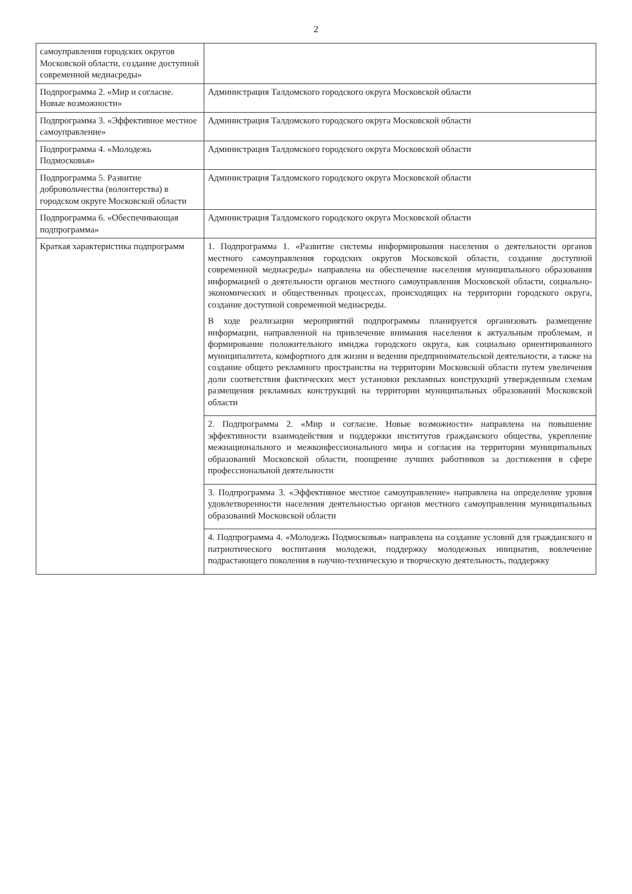2
| самоуправления городских округов Московской области, создание доступной современной медиасреды» | |
| Подпрограмма 2. «Мир и согласие. Новые возможности» | Администрация Талдомского городского округа Московской области |
| Подпрограмма 3. «Эффективное местное самоуправление» | Администрация Талдомского городского округа Московской области |
| Подпрограмма 4. «Молодежь Подмосковья» | Администрация Талдомского городского округа Московской области |
| Подпрограмма 5. Развитие добровольчества (волонтерства) в городском округе Московской области | Администрация Талдомского городского округа Московской области |
| Подпрограмма 6. «Обеспечивающая подпрограмма» | Администрация Талдомского городского округа Московской области |
| Краткая характеристика подпрограмм | 1. Подпрограмма 1. «Развитие системы информирования населения о деятельности органов местного самоуправления городских округов Московской области, создание доступной современной медиасреды» направлена на обеспечение населения муниципального образования информацией о деятельности органов местного самоуправления Московской области, социально-экономических и общественных процессах, происходящих на территории городского округа, создание доступной современной медиасреды. В ходе реализации мероприятий подпрограммы планируется организовать размещение информации, направленной на привлечение внимания населения к актуальным проблемам, и формирование положительного имиджа городского округа, как социально ориентированного муниципалитета, комфортного для жизни и ведения предпринимательской деятельности, а также на создание общего рекламного пространства на территории Московской области путем увеличения доли соответствия фактических мест установки рекламных конструкций утвержденным схемам размещения рекламных конструкций на территории муниципальных образований Московской области |
| | 2. Подпрограмма 2. «Мир и согласие. Новые возможности» направлена на повышение эффективности взаимодействия и поддержки институтов гражданского общества, укрепление межнационального и межконфессионального мира и согласия на территории муниципальных образований Московской области, поощрение лучших работников за достижения в сфере профессиональной деятельности |
| | 3. Подпрограмма 3. «Эффективное местное самоуправление» направлена на определение уровня удовлетворенности населения деятельностью органов местного самоуправления муниципальных образований Московской области |
| | 4. Подпрограмма 4. «Молодежь Подмосковья» направлена на создание условий для гражданского и патриотического воспитания молодежи, поддержку молодежных инициатив, вовлечение подрастающего поколения в научно-техническую и творческую деятельность, поддержку |